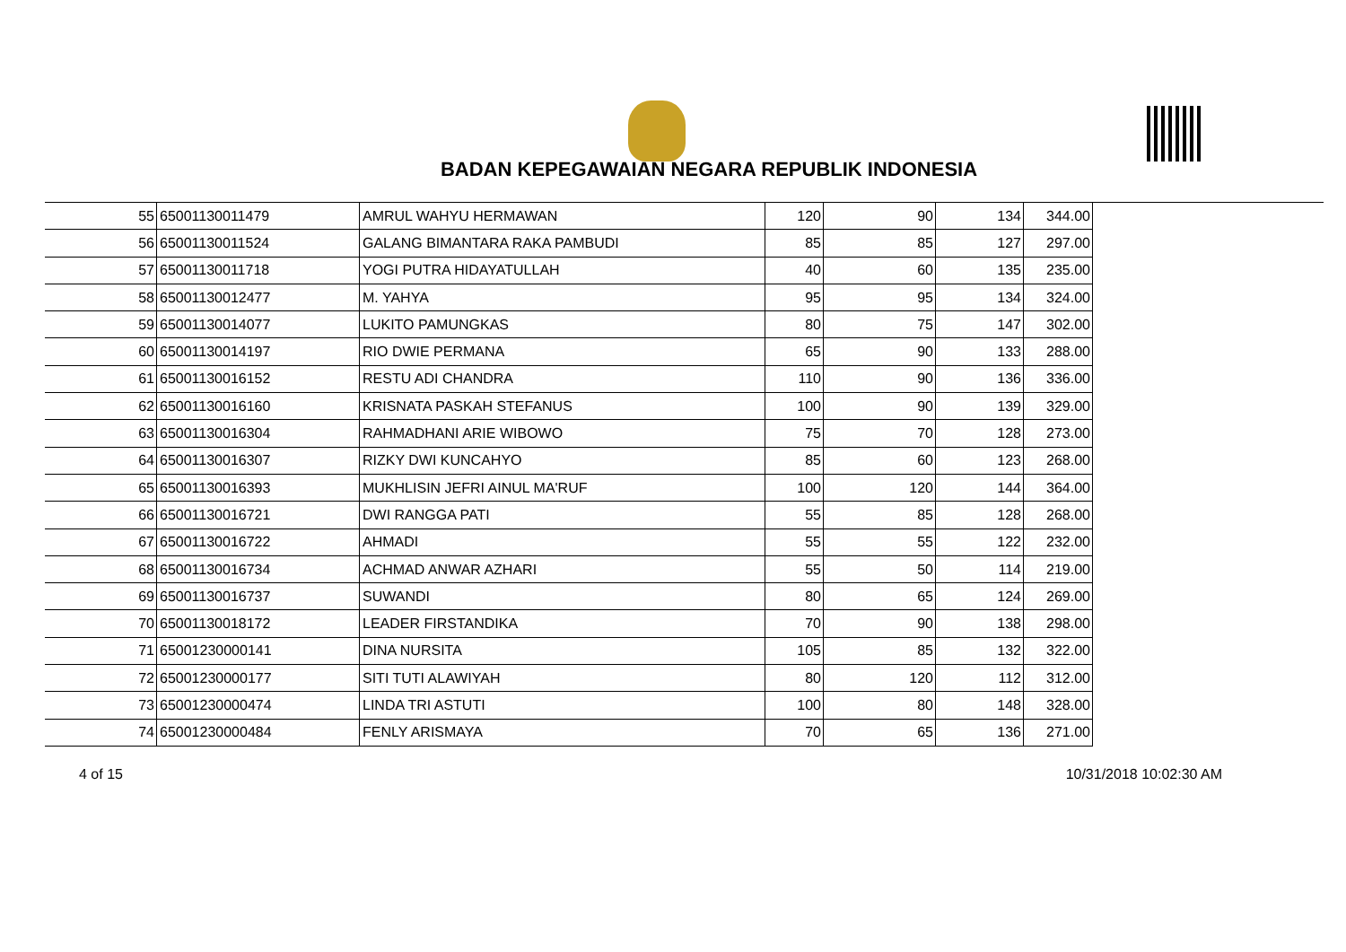BADAN KEPEGAWAIAN NEGARA REPUBLIK INDONESIA
| 55 | 65001130011479 | AMRUL WAHYU HERMAWAN | 120 | 90 | 134 | 344.00 |
| 56 | 65001130011524 | GALANG BIMANTARA RAKA PAMBUDI | 85 | 85 | 127 | 297.00 |
| 57 | 65001130011718 | YOGI PUTRA HIDAYATULLAH | 40 | 60 | 135 | 235.00 |
| 58 | 65001130012477 | M. YAHYA | 95 | 95 | 134 | 324.00 |
| 59 | 65001130014077 | LUKITO PAMUNGKAS | 80 | 75 | 147 | 302.00 |
| 60 | 65001130014197 | RIO DWIE PERMANA | 65 | 90 | 133 | 288.00 |
| 61 | 65001130016152 | RESTU ADI CHANDRA | 110 | 90 | 136 | 336.00 |
| 62 | 65001130016160 | KRISNATA PASKAH STEFANUS | 100 | 90 | 139 | 329.00 |
| 63 | 65001130016304 | RAHMADHANI ARIE WIBOWO | 75 | 70 | 128 | 273.00 |
| 64 | 65001130016307 | RIZKY DWI KUNCAHYO | 85 | 60 | 123 | 268.00 |
| 65 | 65001130016393 | MUKHLISIN JEFRI AINUL MA'RUF | 100 | 120 | 144 | 364.00 |
| 66 | 65001130016721 | DWI RANGGA PATI | 55 | 85 | 128 | 268.00 |
| 67 | 65001130016722 | AHMADI | 55 | 55 | 122 | 232.00 |
| 68 | 65001130016734 | ACHMAD ANWAR AZHARI | 55 | 50 | 114 | 219.00 |
| 69 | 65001130016737 | SUWANDI | 80 | 65 | 124 | 269.00 |
| 70 | 65001130018172 | LEADER FIRSTANDIKA | 70 | 90 | 138 | 298.00 |
| 71 | 65001230000141 | DINA NURSITA | 105 | 85 | 132 | 322.00 |
| 72 | 65001230000177 | SITI TUTI ALAWIYAH | 80 | 120 | 112 | 312.00 |
| 73 | 65001230000474 | LINDA TRI ASTUTI | 100 | 80 | 148 | 328.00 |
| 74 | 65001230000484 | FENLY ARISMAYA | 70 | 65 | 136 | 271.00 |
4 of 15 10/31/2018 10:02:30 AM